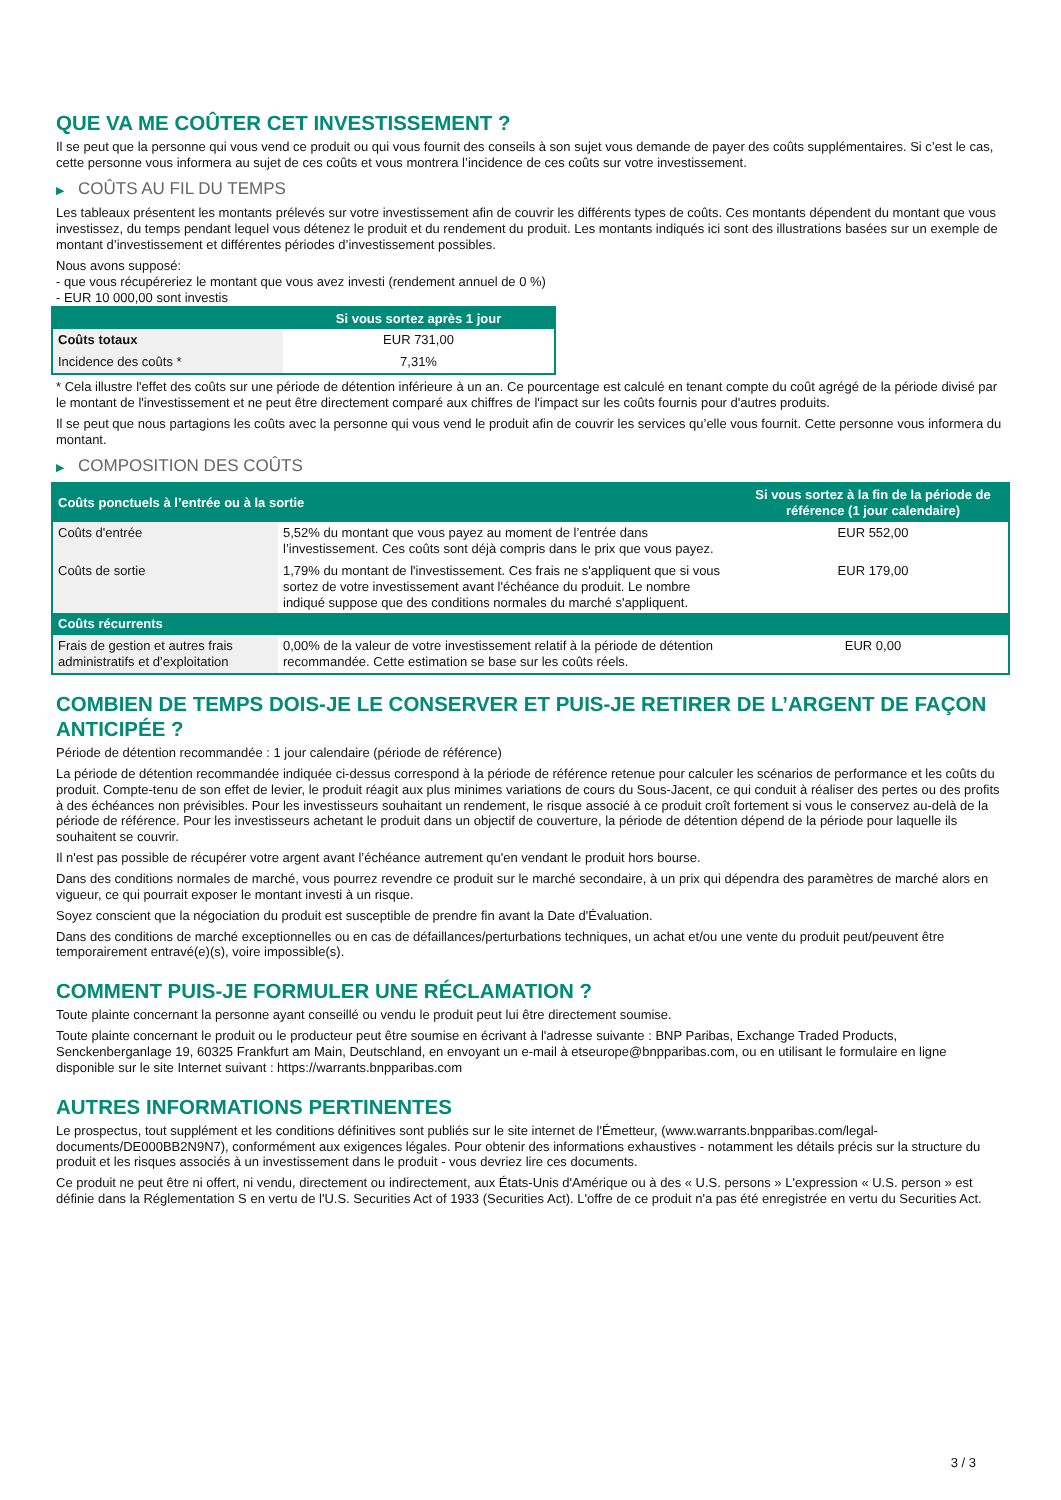QUE VA ME COÛTER CET INVESTISSEMENT ?
Il se peut que la personne qui vous vend ce produit ou qui vous fournit des conseils à son sujet vous demande de payer des coûts supplémentaires. Si c’est le cas, cette personne vous informera au sujet de ces coûts et vous montrera l’incidence de ces coûts sur votre investissement.
▶ COÛTS AU FIL DU TEMPS
Les tableaux présentent les montants prélevés sur votre investissement afin de couvrir les différents types de coûts. Ces montants dépendent du montant que vous investissez, du temps pendant lequel vous détenez le produit et du rendement du produit. Les montants indiqués ici sont des illustrations basées sur un exemple de montant d’investissement et différentes périodes d’investissement possibles.
Nous avons supposé:
- que vous récupéreriez le montant que vous avez investi (rendement annuel de 0 %)
- EUR 10 000,00 sont investis
| | Si vous sortez après 1 jour |
| --- | --- |
| Coûts totaux | EUR 731,00 |
| Incidence des coûts * | 7,31% |
* Cela illustre l'effet des coûts sur une période de détention inférieure à un an. Ce pourcentage est calculé en tenant compte du coût agrégé de la période divisé par le montant de l'investissement et ne peut être directement comparé aux chiffres de l'impact sur les coûts fournis pour d'autres produits.
Il se peut que nous partagions les coûts avec la personne qui vous vend le produit afin de couvrir les services qu’elle vous fournit. Cette personne vous informera du montant.
▶ COMPOSITION DES COÛTS
| Coûts ponctuels à l’entrée ou à la sortie | | Si vous sortez à la fin de la période de référence (1 jour calendaire) |
| --- | --- | --- |
| Coûts d'entrée | 5,52% du montant que vous payez au moment de l’entrée dans l’investissement. Ces coûts sont déjà compris dans le prix que vous payez. | EUR 552,00 |
| Coûts de sortie | 1,79% du montant de l'investissement. Ces frais ne s'appliquent que si vous sortez de votre investissement avant l'échéance du produit. Le nombre indiqué suppose que des conditions normales du marché s'appliquent. | EUR 179,00 |
| Coûts récurrents | | |
| Frais de gestion et autres frais administratifs et d’exploitation | 0,00% de la valeur de votre investissement relatif à la période de détention recommandée. Cette estimation se base sur les coûts réels. | EUR 0,00 |
COMBIEN DE TEMPS DOIS-JE LE CONSERVER ET PUIS-JE RETIRER DE L’ARGENT DE FAÇON ANTICIPÉE ?
Période de détention recommandée : 1 jour calendaire (période de référence)
La période de détention recommandée indiquée ci-dessus correspond à la période de référence retenue pour calculer les scénarios de performance et les coûts du produit. Compte-tenu de son effet de levier, le produit réagit aux plus minimes variations de cours du Sous-Jacent, ce qui conduit à réaliser des pertes ou des profits à des échéances non prévisibles. Pour les investisseurs souhaitant un rendement, le risque associé à ce produit croît fortement si vous le conservez au-delà de la période de référence. Pour les investisseurs achetant le produit dans un objectif de couverture, la période de détention dépend de la période pour laquelle ils souhaitent se couvrir.
Il n'est pas possible de récupérer votre argent avant l’échéance autrement qu'en vendant le produit hors bourse.
Dans des conditions normales de marché, vous pourrez revendre ce produit sur le marché secondaire, à un prix qui dépendra des paramètres de marché alors en vigueur, ce qui pourrait exposer le montant investi à un risque.
Soyez conscient que la négociation du produit est susceptible de prendre fin avant la Date d'Évaluation.
Dans des conditions de marché exceptionnelles ou en cas de défaillances/perturbations techniques, un achat et/ou une vente du produit peut/peuvent être temporairement entravé(e)(s), voire impossible(s).
COMMENT PUIS-JE FORMULER UNE RÉCLAMATION ?
Toute plainte concernant la personne ayant conseillé ou vendu le produit peut lui être directement soumise.
Toute plainte concernant le produit ou le producteur peut être soumise en écrivant à l'adresse suivante : BNP Paribas, Exchange Traded Products, Senckenberganlage 19, 60325 Frankfurt am Main, Deutschland, en envoyant un e-mail à etseurope@bnpparibas.com, ou en utilisant le formulaire en ligne disponible sur le site Internet suivant : https://warrants.bnpparibas.com
AUTRES INFORMATIONS PERTINENTES
Le prospectus, tout supplément et les conditions définitives sont publiés sur le site internet de l'Émetteur, (www.warrants.bnpparibas.com/legal-documents/DE000BB2N9N7), conformément aux exigences légales. Pour obtenir des informations exhaustives - notamment les détails précis sur la structure du produit et les risques associés à un investissement dans le produit - vous devriez lire ces documents.
Ce produit ne peut être ni offert, ni vendu, directement ou indirectement, aux États-Unis d'Amérique ou à des « U.S. persons » L'expression « U.S. person » est définie dans la Réglementation S en vertu de l'U.S. Securities Act of 1933 (Securities Act). L'offre de ce produit n'a pas été enregistrée en vertu du Securities Act.
3 / 3